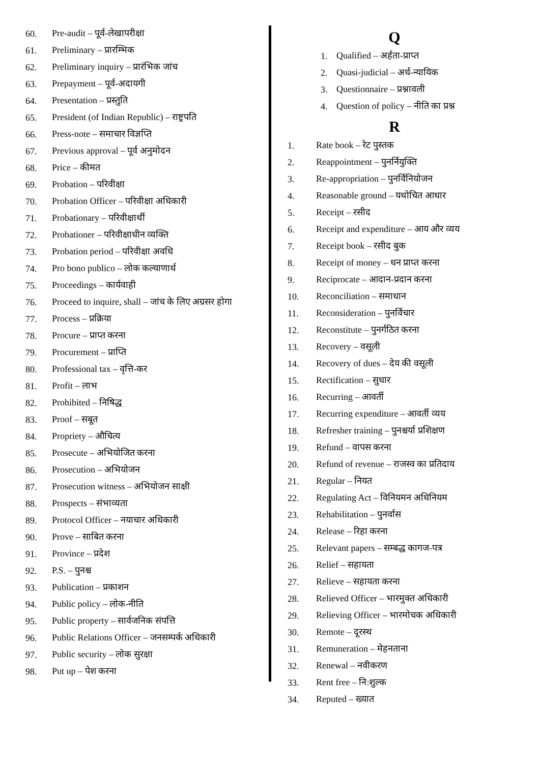60. Pre-audit – पूर्व-लेखापरीक्षा
61. Preliminary – प्रारम्भिक
62. Preliminary inquiry – प्रारंभिक जांच
63. Prepayment – पूर्व-अदायगी
64. Presentation – प्रस्तुति
65. President (of Indian Republic) – राष्ट्रपति
66. Press-note – समाचार विज्ञप्ति
67. Previous approval – पूर्व अनुमोदन
68. Price – कीमत
69. Probation – परिवीक्षा
70. Probation Officer – परिवीक्षा अधिकारी
71. Probationary – परिवीक्षार्थी
72. Probationer – परिवीक्षाधीन व्यक्ति
73. Probation period – परिवीक्षा अवधि
74. Pro bono publico – लोक कल्याणार्थ
75. Proceedings – कार्यवाही
76. Proceed to inquire, shall – जांच के लिए अग्रसर होगा
77. Process – प्रक्रिया
78. Procure – प्राप्त करना
79. Procurement – प्राप्ति
80. Professional tax – वृत्ति-कर
81. Profit – लाभ
82. Prohibited – निषिद्ध
83. Proof – सबूत
84. Propriety – औचित्य
85. Prosecute – अभियोजित करना
86. Prosecution – अभियोजन
87. Prosecution witness – अभियोजन साक्षी
88. Prospects – संभाव्यता
89. Protocol Officer – नयाचार अधिकारी
90. Prove – साबित करना
91. Province – प्रदेश
92. P.S. – पुनश्च
93. Publication – प्रकाशन
94. Public policy – लोक-नीति
95. Public property – सार्वजनिक संपत्ति
96. Public Relations Officer – जनसम्पर्क अधिकारी
97. Public security – लोक सुरक्षा
98. Put up – पेश करना
Q
1. Qualified – अर्हता-प्राप्त
2. Quasi-judicial – अर्ध-न्यायिक
3. Questionnaire – प्रश्नावली
4. Question of policy – नीति का प्रश्न
R
1. Rate book – रेट पुस्तक
2. Reappointment – पुनर्नियुक्ति
3. Re-appropriation – पुनर्विनियोजन
4. Reasonable ground – यथोचित आधार
5. Receipt – रसीद
6. Receipt and expenditure – आय और व्यय
7. Receipt book – रसीद बुक
8. Receipt of money – धन प्राप्त करना
9. Reciprocate – आदान-प्रदान करना
10. Reconciliation – समाधान
11. Reconsideration – पुनर्विचार
12. Reconstitute – पुनर्गठित करना
13. Recovery – वसूली
14. Recovery of dues – देय की वसूली
15. Rectification – सुधार
16. Recurring – आवर्ती
17. Recurring expenditure – आवर्ती व्यय
18. Refresher training – पुनश्चर्या प्रशिक्षण
19. Refund – वापस करना
20. Refund of revenue – राजस्व का प्रतिदाय
21. Regular – नियत
22. Regulating Act – विनियमन अधिनियम
23. Rehabilitation – पुनर्वास
24. Release – रिहा करना
25. Relevant papers – सम्बद्ध कागज-पत्र
26. Relief – सहायता
27. Relieve – सहायता करना
28. Relieved Officer – भारमुक्त अधिकारी
29. Relieving Officer – भारमोचक अधिकारी
30. Remote – दूरस्थ
31. Remuneration – मेहनताना
32. Renewal – नवीकरण
33. Rent free – नि:शुल्क
34. Reputed – ख्यात